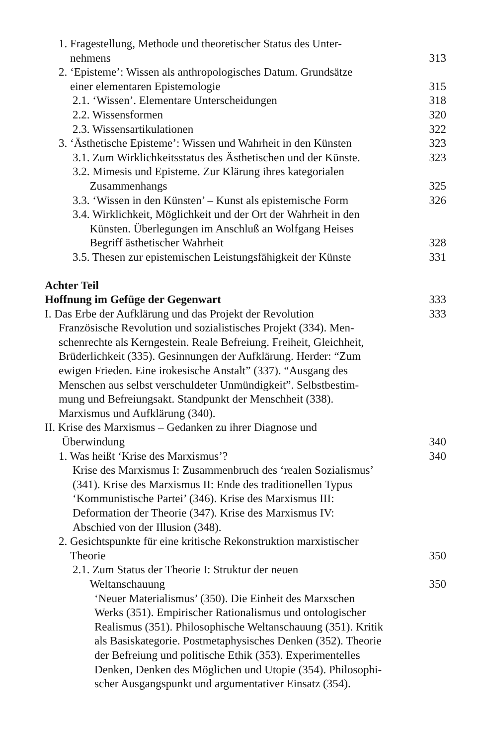1. Fragestellung, Methode und theoretischer Status des Unter-
nehmens
313
2. ‘Episteme’: Wissen als anthropologisches Datum. Grundsätze
einer elementaren Epistemologie
315
2.1. ‘Wissen’. Elementare Unterscheidungen
318
2.2. Wissensformen 320
2.3. Wissensartikulationen 322
3. ‘Ästhetische Episteme’: Wissen und Wahrheit in den Künsten
323
3.1. Zum Wirklichkeitsstatus des Ästhetischen und der Künste.
323
3.2. Mimesis und Episteme. Zur Klärung ihres kategorialen
Zusammenhangs
325
3.3. ‘Wissen in den Künsten’ – Kunst als epistemische Form
326
3.4. Wirklichkeit, Möglichkeit und der Ort der Wahrheit in den
Künsten. Überlegungen im Anschluß an Wolfgang Heises
Begriff ästhetischer Wahrheit
328
3.5. Thesen zur epistemischen Leistungsfähigkeit der Künste
331
Achter Teil
Hoffnung im Gefüge der Gegenwart
333
I. Das Erbe der Aufklärung und das Projekt der Revolution
333
Französische Revolution und sozialistisches Projekt (334). Men-
schenrechte als Kerngestein. Reale Befreiung. Freiheit, Gleichheit,
Brüderlichkeit (335). Gesinnungen der Aufklärung. Herder: “Zum
ewigen Frieden. Eine irokesische Anstalt” (337). “Ausgang des
Menschen aus selbst verschuldeter Unmündigkeit”. Selbstbestim-
mung und Befreiungsakt. Standpunkt der Menschheit (338).
Marxismus und Aufklärung (340).
II. Krise des Marxismus – Gedanken zu ihrer Diagnose und
Überwindung
340
1. Was heißt ‘Krise des Marxismus’?
340
Krise des Marxismus I: Zusammenbruch des ‘realen Sozialismus’
(341). Krise des Marxismus II: Ende des traditionellen Typus
‘Kommunistische Partei’ (346). Krise des Marxismus III:
Deformation der Theorie (347). Krise des Marxismus IV:
Abschied von der Illusion (348).
2. Gesichtspunkte für eine kritische Rekonstruktion marxistischer
Theorie
350
2.1. Zum Status der Theorie I: Struktur der neuen
Weltanschauung
350
‘Neuer Materialismus’ (350). Die Einheit des Marxschen
Werks (351). Empirischer Rationalismus und ontologischer
Realismus (351). Philosophische Weltanschauung (351). Kritik
als Basiskategorie. Postmetaphysisches Denken (352). Theorie
der Befreiung und politische Ethik (353). Experimentelles
Denken, Denken des Möglichen und Utopie (354). Philosophi-
scher Ausgangspunkt und argumentativer Einsatz (354).